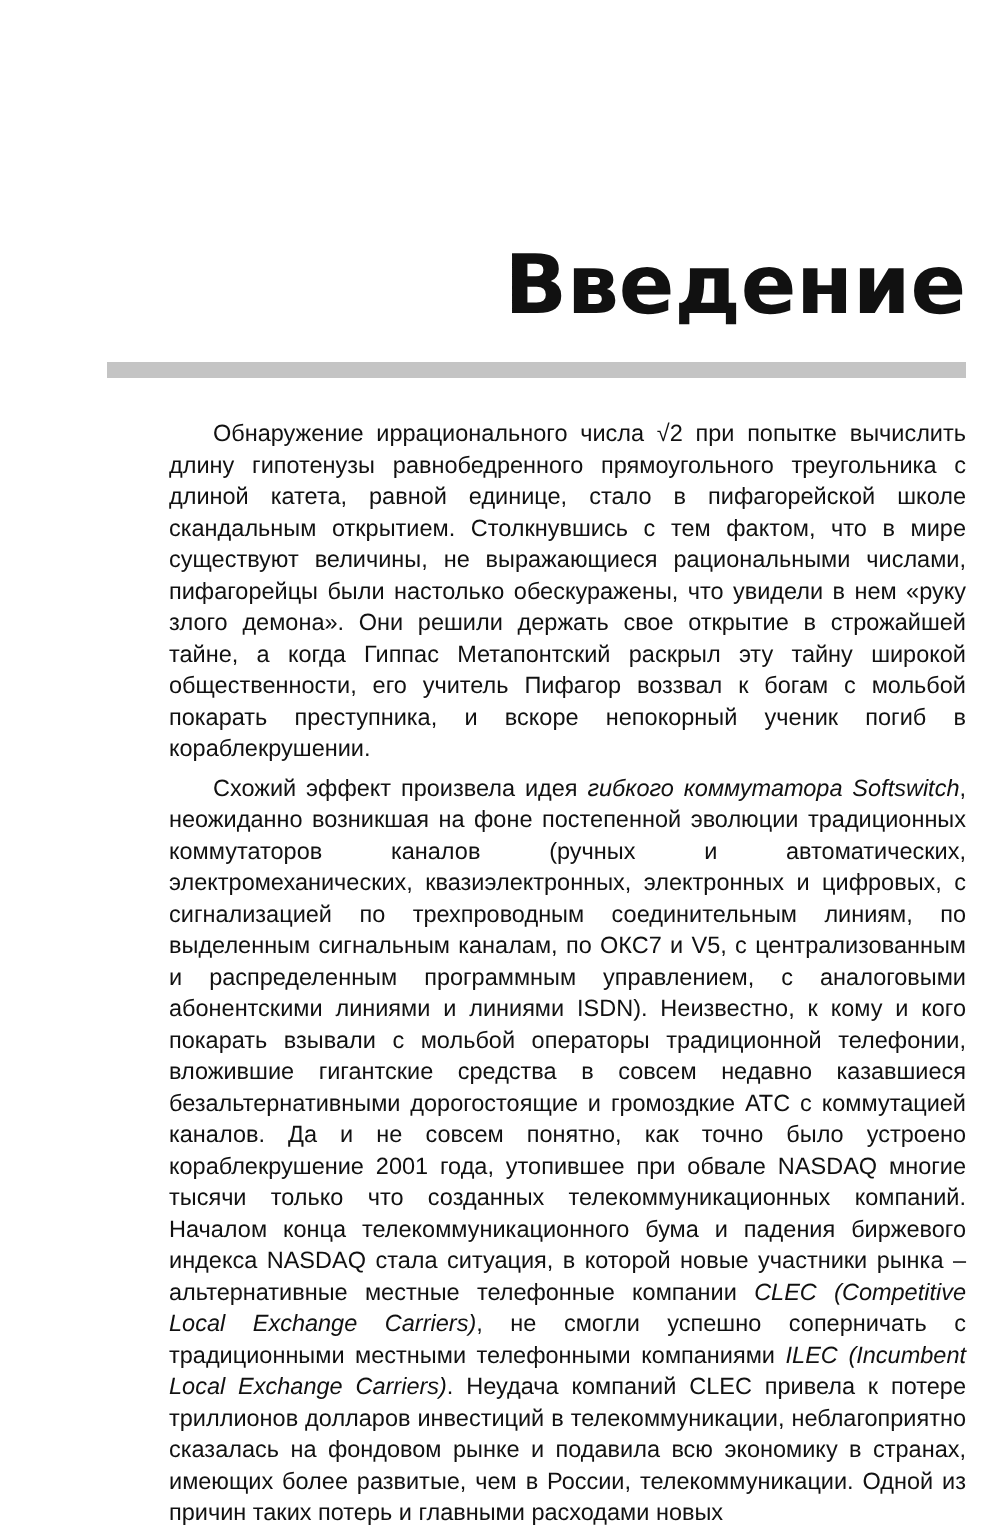Введение
Обнаружение иррационального числа √2 при попытке вычислить длину гипотенузы равнобедренного прямоугольного треугольника с длиной катета, равной единице, стало в пифагорейской школе скандальным открытием. Столкнувшись с тем фактом, что в мире существуют величины, не выражающиеся рациональными числами, пифагорейцы были настолько обескуражены, что увидели в нем «руку злого демона». Они решили держать свое открытие в строжайшей тайне, а когда Гиппас Метапонтский раскрыл эту тайну широкой общественности, его учитель Пифагор воззвал к богам с мольбой покарать преступника, и вскоре непокорный ученик погиб в кораблекрушении.
Схожий эффект произвела идея гибкого коммутатора Softswitch, неожиданно возникшая на фоне постепенной эволюции традиционных коммутаторов каналов (ручных и автоматических, электромеханических, квазиэлектронных, электронных и цифровых, с сигнализацией по трехпроводным соединительным линиям, по выделенным сигнальным каналам, по ОКС7 и V5, с централизованным и распределенным программным управлением, с аналоговыми абонентскими линиями и линиями ISDN). Неизвестно, к кому и кого покарать взывали с мольбой операторы традиционной телефонии, вложившие гигантские средства в совсем недавно казавшиеся безальтернативными дорогостоящие и громоздкие АТС с коммутацией каналов. Да и не совсем понятно, как точно было устроено кораблекрушение 2001 года, утопившее при обвале NASDAQ многие тысячи только что созданных телекоммуникационных компаний. Началом конца телекоммуникационного бума и падения биржевого индекса NASDAQ стала ситуация, в которой новые участники рынка – альтернативные местные телефонные компании CLEC (Competitive Local Exchange Carriers), не смогли успешно соперничать с традиционными местными телефонными компаниями ILEC (Incumbent Local Exchange Carriers). Неудача компаний CLEC привела к потере триллионов долларов инвестиций в телекоммуникации, неблагоприятно сказалась на фондовом рынке и подавила всю экономику в странах, имеющих более развитые, чем в России, телекоммуникации. Одной из причин таких потерь и главными расходами новых